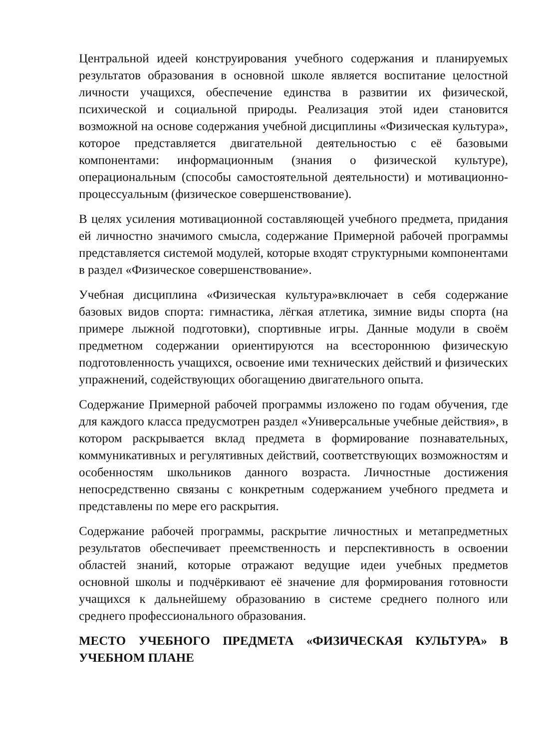Центральной идеей конструирования учебного содержания и планируемых результатов образования в основной школе является воспитание целостной личности учащихся, обеспечение единства в развитии их физической, психической и социальной природы. Реализация этой идеи становится возможной на основе содержания учебной дисциплины «Физическая культура», которое представляется двигательной деятельностью с её базовыми компонентами: информационным (знания о физической культуре), операциональным (способы самостоятельной деятельности) и мотивационно-процессуальным (физическое совершенствование).
В целях усиления мотивационной составляющей учебного предмета, придания ей личностно значимого смысла, содержание Примерной рабочей программы представляется системой модулей, которые входят структурными компонентами в раздел «Физическое совершенствование».
Учебная дисциплина «Физическая культура»включает в себя содержание базовых видов спорта: гимнастика, лёгкая атлетика, зимние виды спорта (на примере лыжной подготовки), спортивные игры. Данные модули в своём предметном содержании ориентируются на всестороннюю физическую подготовленность учащихся, освоение ими технических действий и физических упражнений, содействующих обогащению двигательного опыта.
Содержание Примерной рабочей программы изложено по годам обучения, где для каждого класса предусмотрен раздел «Универсальные учебные действия», в котором раскрывается вклад предмета в формирование познавательных, коммуникативных и регулятивных действий, соответствующих возможностям и особенностям школьников данного возраста. Личностные достижения непосредственно связаны с конкретным содержанием учебного предмета и представлены по мере его раскрытия.
Содержание рабочей программы, раскрытие личностных и метапредметных результатов обеспечивает преемственность и перспективность в освоении областей знаний, которые отражают ведущие идеи учебных предметов основной школы и подчёркивают её значение для формирования готовности учащихся к дальнейшему образованию в системе среднего полного или среднего профессионального образования.
МЕСТО УЧЕБНОГО ПРЕДМЕТА «ФИЗИЧЕСКАЯ КУЛЬТУРА» В УЧЕБНОМ ПЛАНЕ